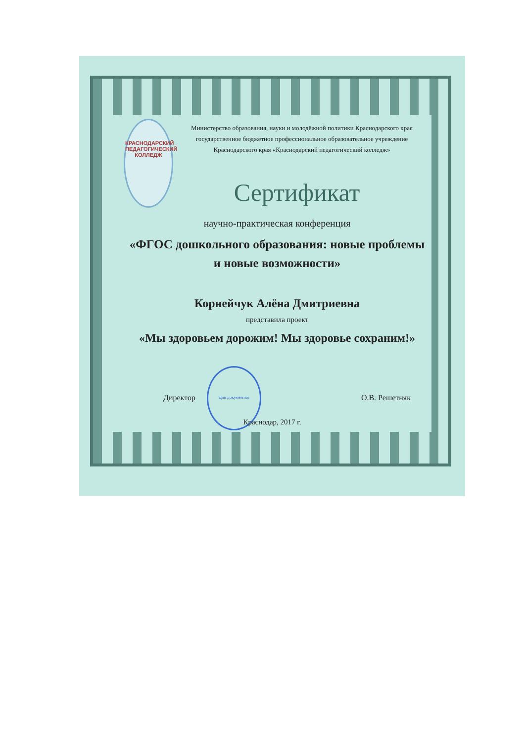КРАСНОДАРСКИЙ ПЕДАГОГИЧЕСКИЙ КОЛЛЕДЖ
Министерство образования, науки и молодёжной политики Краснодарского края
государственное бюджетное профессиональное образовательное учреждение
Краснодарского края «Краснодарский педагогический колледж»
Сертификат
научно-практическая конференция
«ФГОС дошкольного образования: новые проблемы
и новые возможности»
Корнейчук Алёна Дмитриевна
представила проект
«Мы здоровьем дорожим! Мы здоровье сохраним!»
Для документов
Директор О.В. Решетняк
Краснодар, 2017 г.